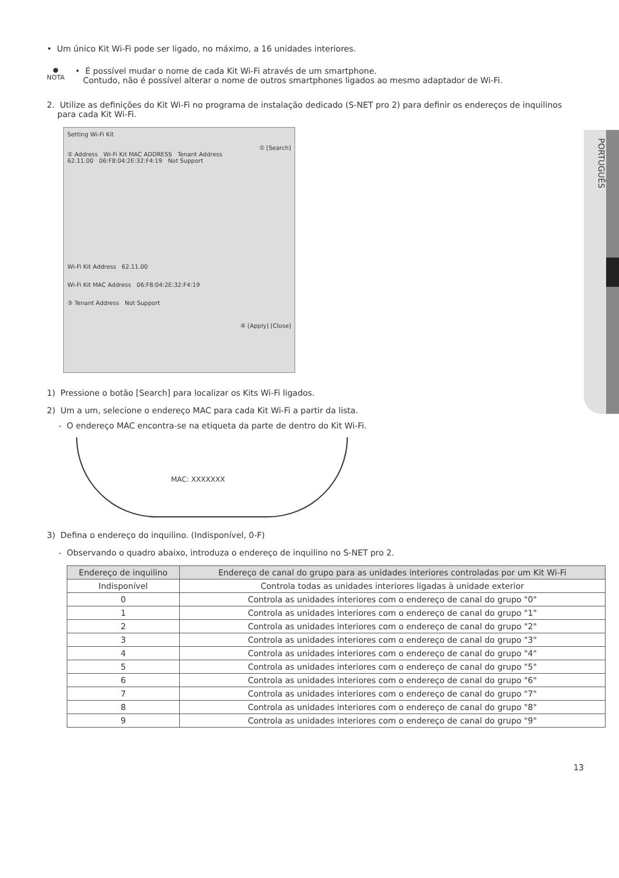PORTUGUÊS
• Um único Kit Wi-Fi pode ser ligado, no máximo, a 16 unidades interiores.
●
NOTA
• É possível mudar o nome de cada Kit Wi-Fi através de um smartphone.
Contudo, não é possível alterar o nome de outros smartphones ligados ao mesmo adaptador de Wi-Fi.
2. Utilize as definições do Kit Wi-Fi no programa de instalação dedicado (S-NET pro 2) para definir os endereços de inquilinos
para cada Kit Wi-Fi.
Setting Wi-Fi Kit
① [Search]
② Address Wi-Fi Kit MAC ADDRESS Tenant Address
62.11.00 06:F8:04:2E:32:F4:19 Not Support
Wi-Fi Kit Address 62.11.00
Wi-Fi Kit MAC Address 06:F8:04:2E:32:F4:19
③ Tenant Address Not Support
④ [Apply] [Close]
1) Pressione o botão [Search] para localizar os Kits Wi-Fi ligados.
2) Um a um, selecione o endereço MAC para cada Kit Wi-Fi a partir da lista.
- O endereço MAC encontra-se na etiqueta da parte de dentro do Kit Wi-Fi.
MAC: XXXXXXX
3) Defina o endereço do inquilino. (Indisponível, 0-F)
- Observando o quadro abaixo, introduza o endereço de inquilino no S-NET pro 2.
| Endereço de inquilino | Endereço de canal do grupo para as unidades interiores controladas por um Kit Wi-Fi |
| --- | --- |
| Indisponível | Controla todas as unidades interiores ligadas à unidade exterior |
| 0 | Controla as unidades interiores com o endereço de canal do grupo "0" |
| 1 | Controla as unidades interiores com o endereço de canal do grupo "1" |
| 2 | Controla as unidades interiores com o endereço de canal do grupo "2" |
| 3 | Controla as unidades interiores com o endereço de canal do grupo "3" |
| 4 | Controla as unidades interiores com o endereço de canal do grupo "4" |
| 5 | Controla as unidades interiores com o endereço de canal do grupo "5" |
| 6 | Controla as unidades interiores com o endereço de canal do grupo "6" |
| 7 | Controla as unidades interiores com o endereço de canal do grupo "7" |
| 8 | Controla as unidades interiores com o endereço de canal do grupo "8" |
| 9 | Controla as unidades interiores com o endereço de canal do grupo "9" |
13